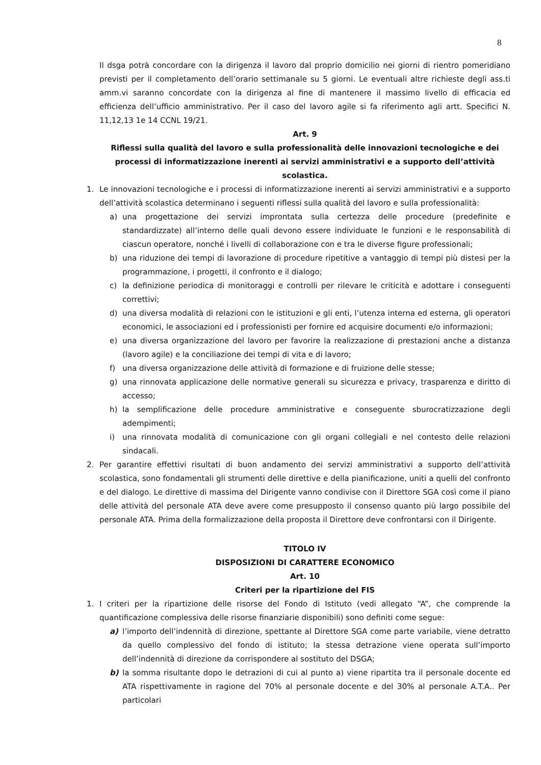8
Il dsga potrà concordare con la dirigenza il lavoro dal proprio domicilio nei giorni di rientro pomeridiano previsti per il completamento dell’orario settimanale su 5 giorni. Le eventuali altre richieste degli ass.ti amm.vi saranno concordate con la dirigenza al fine di mantenere il massimo livello di efficacia ed efficienza dell’ufficio amministrativo. Per il caso del lavoro agile si fa riferimento agli artt. Specifici N. 11,12,13 1e 14 CCNL 19/21.
Art. 9
Riflessi sulla qualità del lavoro e sulla professionalità delle innovazioni tecnologiche e dei processi di informatizzazione inerenti ai servizi amministrativi e a supporto dell’attività scolastica.
1. Le innovazioni tecnologiche e i processi di informatizzazione inerenti ai servizi amministrativi e a supporto dell’attività scolastica determinano i seguenti riflessi sulla qualità del lavoro e sulla professionalità:
a) una progettazione dei servizi improntata sulla certezza delle procedure (predefinite e standardizzate) all’interno delle quali devono essere individuate le funzioni e le responsabilità di ciascun operatore, nonché i livelli di collaborazione con e tra le diverse figure professionali;
b) una riduzione dei tempi di lavorazione di procedure ripetitive a vantaggio di tempi più distesi per la programmazione, i progetti, il confronto e il dialogo;
c) la definizione periodica di monitoraggi e controlli per rilevare le criticità e adottare i conseguenti correttivi;
d) una diversa modalità di relazioni con le istituzioni e gli enti, l’utenza interna ed esterna, gli operatori economici, le associazioni ed i professionisti per fornire ed acquisire documenti e/o informazioni;
e) una diversa organizzazione del lavoro per favorire la realizzazione di prestazioni anche a distanza (lavoro agile) e la conciliazione dei tempi di vita e di lavoro;
f) una diversa organizzazione delle attività di formazione e di fruizione delle stesse;
g) una rinnovata applicazione delle normative generali su sicurezza e privacy, trasparenza e diritto di accesso;
h) la semplificazione delle procedure amministrative e conseguente sburocratizzazione degli adempimenti;
i) una rinnovata modalità di comunicazione con gli organi collegiali e nel contesto delle relazioni sindacali.
2. Per garantire effettivi risultati di buon andamento dei servizi amministrativi a supporto dell’attività scolastica, sono fondamentali gli strumenti delle direttive e della pianificazione, uniti a quelli del confronto e del dialogo. Le direttive di massima del Dirigente vanno condivise con il Direttore SGA così come il piano delle attività del personale ATA deve avere come presupposto il consenso quanto più largo possibile del personale ATA. Prima della formalizzazione della proposta il Direttore deve confrontarsi con il Dirigente.
TITOLO IV
DISPOSIZIONI DI CARATTERE ECONOMICO
Art. 10
Criteri per la ripartizione del FIS
1. I criteri per la ripartizione delle risorse del Fondo di Istituto (vedi allegato “A”, che comprende la quantificazione complessiva delle risorse finanziarie disponibili) sono definiti come segue:
a) l’importo dell’indennità di direzione, spettante al Direttore SGA come parte variabile, viene detratto da quello complessivo del fondo di istituto; la stessa detrazione viene operata sull’importo dell’indennità di direzione da corrispondere al sostituto del DSGA;
b) la somma risultante dopo le detrazioni di cui al punto a) viene ripartita tra il personale docente ed ATA rispettivamente in ragione del 70% al personale docente e del 30% al personale A.T.A.. Per particolari